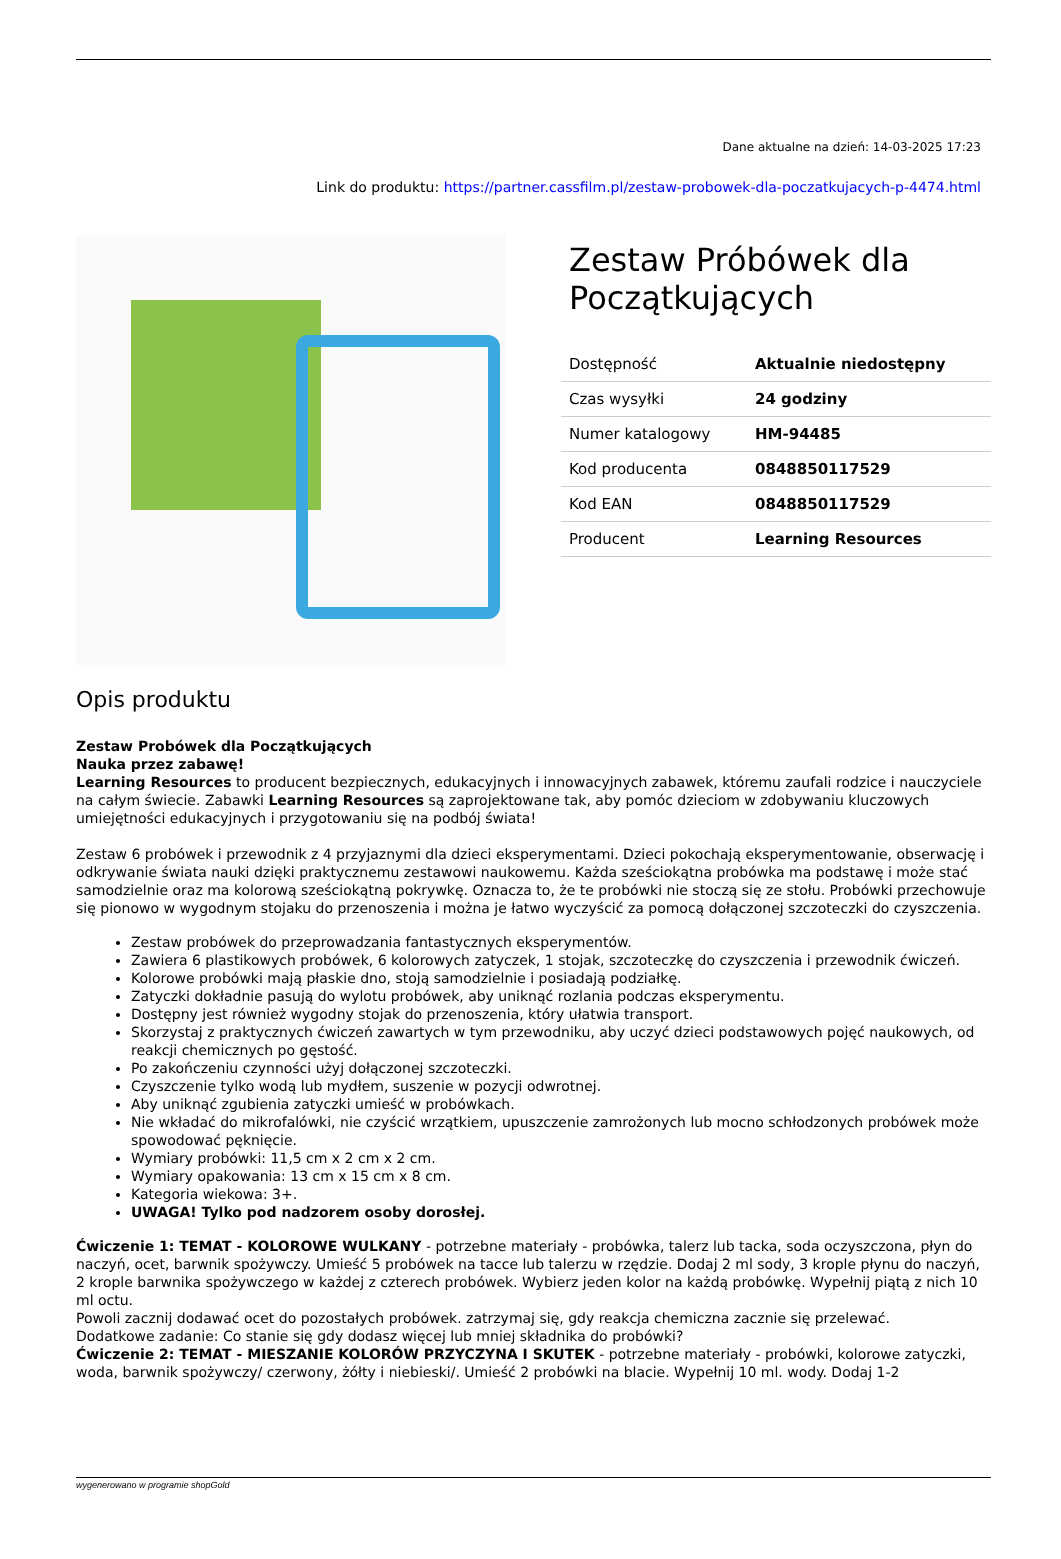Dane aktualne na dzień: 14-03-2025 17:23
Link do produktu: https://partner.cassfilm.pl/zestaw-probowek-dla-poczatkujacych-p-4474.html
Zestaw Próbówek dla Początkujących
| Dostępność | Aktualnie niedostępny |
| Czas wysyłki | 24 godziny |
| Numer katalogowy | HM-94485 |
| Kod producenta | 0848850117529 |
| Kod EAN | 0848850117529 |
| Producent | Learning Resources |
Opis produktu
Zestaw Probówek dla Początkujących
Nauka przez zabawę!
Learning Resources to producent bezpiecznych, edukacyjnych i innowacyjnych zabawek, któremu zaufali rodzice i nauczyciele na całym świecie. Zabawki Learning Resources są zaprojektowane tak, aby pomóc dzieciom w zdobywaniu kluczowych umiejętności edukacyjnych i przygotowaniu się na podbój świata!
Zestaw 6 probówek i przewodnik z 4 przyjaznymi dla dzieci eksperymentami. Dzieci pokochają eksperymentowanie, obserwację i odkrywanie świata nauki dzięki praktycznemu zestawowi naukowemu. Każda sześciokątna probówka ma podstawę i może stać samodzielnie oraz ma kolorową sześciokątną pokrywkę. Oznacza to, że te probówki nie stoczą się ze stołu. Probówki przechowuje się pionowo w wygodnym stojaku do przenoszenia i można je łatwo wyczyścić za pomocą dołączonej szczoteczki do czyszczenia.
Zestaw probówek do przeprowadzania fantastycznych eksperymentów.
Zawiera 6 plastikowych probówek, 6 kolorowych zatyczek, 1 stojak, szczoteczkę do czyszczenia i przewodnik ćwiczeń.
Kolorowe probówki mają płaskie dno, stoją samodzielnie i posiadają podziałkę.
Zatyczki dokładnie pasują do wylotu probówek, aby uniknąć rozlania podczas eksperymentu.
Dostępny jest również wygodny stojak do przenoszenia, który ułatwia transport.
Skorzystaj z praktycznych ćwiczeń zawartych w tym przewodniku, aby uczyć dzieci podstawowych pojęć naukowych, od reakcji chemicznych po gęstość.
Po zakończeniu czynności użyj dołączonej szczoteczki.
Czyszczenie tylko wodą lub mydłem, suszenie w pozycji odwrotnej.
Aby uniknąć zgubienia zatyczki umieść w probówkach.
Nie wkładać do mikrofalówki, nie czyścić wrzątkiem, upuszczenie zamrożonych lub mocno schłodzonych probówek może spowodować pęknięcie.
Wymiary probówki: 11,5 cm x 2 cm x 2 cm.
Wymiary opakowania: 13 cm x 15 cm x 8 cm.
Kategoria wiekowa: 3+.
UWAGA! Tylko pod nadzorem osoby dorosłej.
Ćwiczenie 1: TEMAT - KOLOROWE WULKANY - potrzebne materiały - probówka, talerz lub tacka, soda oczyszczona, płyn do naczyń, ocet, barwnik spożywczy. Umieść 5 probówek na tacce lub talerzu w rzędzie. Dodaj 2 ml sody, 3 krople płynu do naczyń, 2 krople barwnika spożywczego w każdej z czterech probówek. Wybierz jeden kolor na każdą probówkę. Wypełnij piątą z nich 10 ml octu.
Powoli zacznij dodawać ocet do pozostałych probówek. zatrzymaj się, gdy reakcja chemiczna zacznie się przelewać.
Dodatkowe zadanie: Co stanie się gdy dodasz więcej lub mniej składnika do probówki?
Ćwiczenie 2: TEMAT - MIESZANIE KOLORÓW PRZYCZYNA I SKUTEK - potrzebne materiały - probówki, kolorowe zatyczki, woda, barwnik spożywczy/ czerwony, żółty i niebieski/. Umieść 2 probówki na blacie. Wypełnij 10 ml. wody. Dodaj 1-2
wygenerowano w programie shopGold